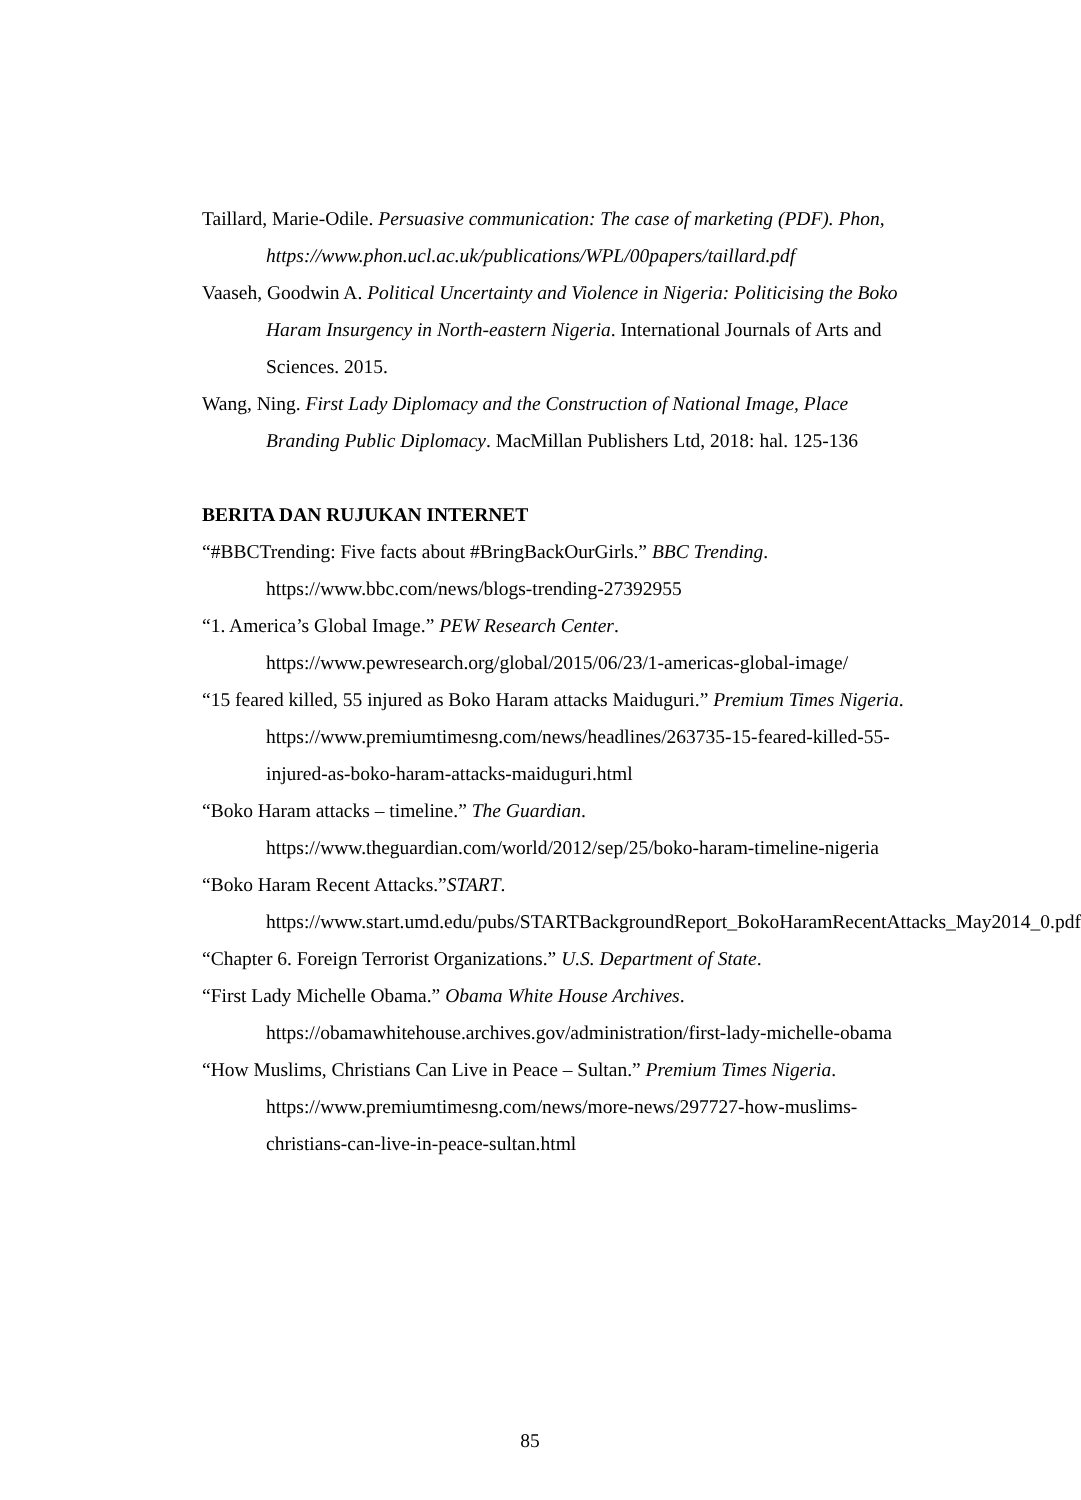Taillard, Marie-Odile. Persuasive communication: The case of marketing (PDF). Phon, https://www.phon.ucl.ac.uk/publications/WPL/00papers/taillard.pdf
Vaaseh, Goodwin A. Political Uncertainty and Violence in Nigeria: Politicising the Boko Haram Insurgency in North-eastern Nigeria. International Journals of Arts and Sciences. 2015.
Wang, Ning. First Lady Diplomacy and the Construction of National Image, Place Branding Public Diplomacy. MacMillan Publishers Ltd, 2018: hal. 125-136
BERITA DAN RUJUKAN INTERNET
“#BBCTrending: Five facts about #BringBackOurGirls.” BBC Trending. https://www.bbc.com/news/blogs-trending-27392955
“1. America’s Global Image.” PEW Research Center. https://www.pewresearch.org/global/2015/06/23/1-americas-global-image/
“15 feared killed, 55 injured as Boko Haram attacks Maiduguri.” Premium Times Nigeria. https://www.premiumtimesng.com/news/headlines/263735-15-feared-killed-55-injured-as-boko-haram-attacks-maiduguri.html
“Boko Haram attacks – timeline.” The Guardian. https://www.theguardian.com/world/2012/sep/25/boko-haram-timeline-nigeria
“Boko Haram Recent Attacks.”START. https://www.start.umd.edu/pubs/STARTBackgroundReport_BokoHaramRecentAttacks_May2014_0.pdf
“Chapter 6. Foreign Terrorist Organizations.” U.S. Department of State.
“First Lady Michelle Obama.” Obama White House Archives. https://obamawhitehouse.archives.gov/administration/first-lady-michelle-obama
“How Muslims, Christians Can Live in Peace – Sultan.” Premium Times Nigeria. https://www.premiumtimesng.com/news/more-news/297727-how-muslims-christians-can-live-in-peace-sultan.html
85